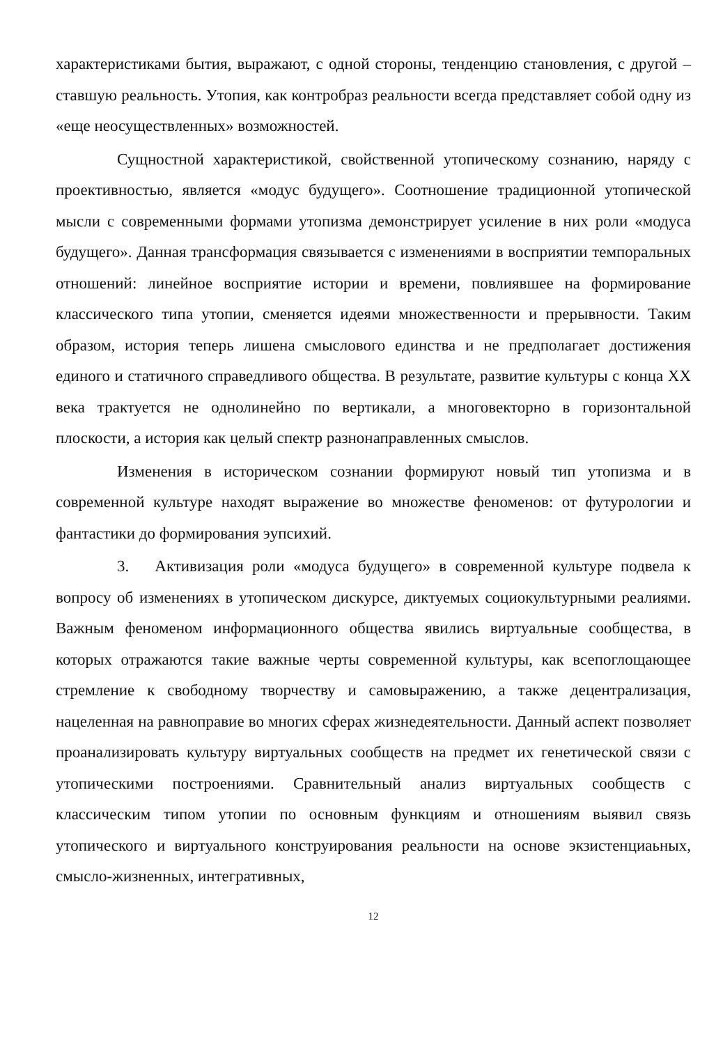характеристиками бытия, выражают, с одной стороны, тенденцию становления, с другой – ставшую реальность. Утопия, как контробраз реальности всегда представляет собой одну из «еще неосуществленных» возможностей.
Сущностной характеристикой, свойственной утопическому сознанию, наряду с проективностью, является «модус будущего». Соотношение традиционной утопической мысли с современными формами утопизма демонстрирует усиление в них роли «модуса будущего». Данная трансформация связывается с изменениями в восприятии темпоральных отношений: линейное восприятие истории и времени, повлиявшее на формирование классического типа утопии, сменяется идеями множественности и прерывности. Таким образом, история теперь лишена смыслового единства и не предполагает достижения единого и статичного справедливого общества. В результате, развитие культуры с конца XX века трактуется не однолинейно по вертикали, а многовекторно в горизонтальной плоскости, а история как целый спектр разнонаправленных смыслов.
Изменения в историческом сознании формируют новый тип утопизма и в современной культуре находят выражение во множестве феноменов: от футурологии и фантастики до формирования эупсихий.
3. Активизация роли «модуса будущего» в современной культуре подвела к вопросу об изменениях в утопическом дискурсе, диктуемых социокультурными реалиями. Важным феноменом информационного общества явились виртуальные сообщества, в которых отражаются такие важные черты современной культуры, как всепоглощающее стремление к свободному творчеству и самовыражению, а также децентрализация, нацеленная на равноправие во многих сферах жизнедеятельности. Данный аспект позволяет проанализировать культуру виртуальных сообществ на предмет их генетической связи с утопическими построениями. Сравнительный анализ виртуальных сообществ с классическим типом утопии по основным функциям и отношениям выявил связь утопического и виртуального конструирования реальности на основе экзистенциаьных, смысло-жизненных, интегративных,
12